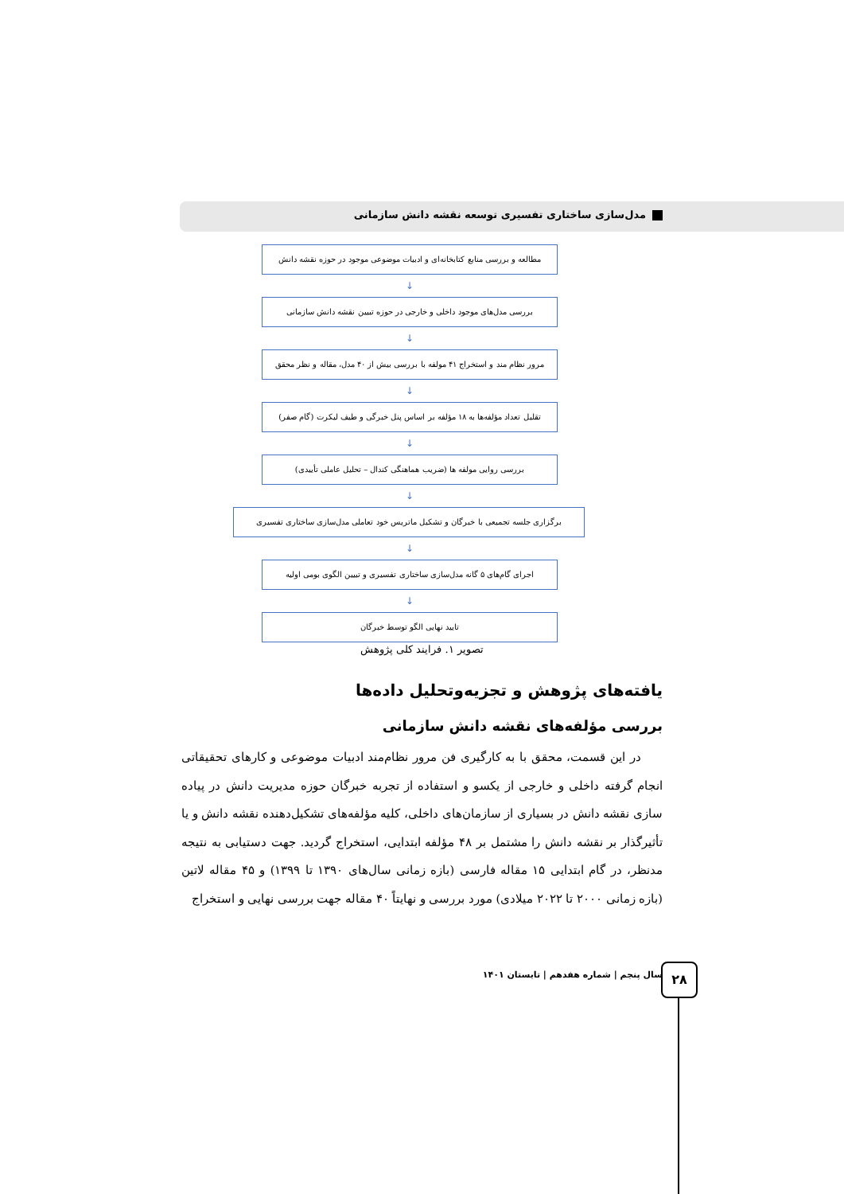مدل‌سازی ساختاری تفسیری توسعه نقشه دانش سازمانی
مطالعه و بررسی منابع کتابخانه‌ای و ادبیات موضوعی موجود در حوزه نقشه دانش
↓
بررسی مدل‌های موجود داخلی و خارجی در حوزه تبیین نقشه دانش سازمانی
↓
مرور نظام مند و استخراج ۴۱ مولفه با بررسی بیش از ۴۰ مدل، مقاله و نظر محقق
↓
تقلیل تعداد مؤلفه‌ها به ۱۸ مؤلفه بر اساس پنل خبرگی و طیف لیکرت (گام صفر)
↓
بررسی روایی مولفه ها (ضریب هماهنگی کندال – تحلیل عاملی تأییدی)
↓
برگزاری جلسه تجمیعی با خبرگان و تشکیل ماتریس خود تعاملی مدل‌سازی ساختاری تفسیری
↓
اجرای گام‌های ۵ گانه مدل‌سازی ساختاری تفسیری و تبیین الگوی بومی اولیه
↓
تایید نهایی الگو توسط خبرگان
تصویر ۱. فرایند کلی پژوهش
یافته‌های پژوهش و تجزیه‌وتحلیل داده‌ها
بررسی مؤلفه‌های نقشه دانش سازمانی
در این قسمت، محقق با به کارگیری فن مرور نظام‌مند ادبیات موضوعی و کارهای تحقیقاتی انجام گرفته داخلی و خارجی از یکسو و استفاده از تجربه خبرگان حوزه مدیریت دانش در پیاده سازی نقشه دانش در بسیاری از سازمان‌های داخلی، کلیه مؤلفه‌های تشکیل‌دهنده نقشه دانش و یا تأثیرگذار بر نقشه دانش را مشتمل بر ۴۸ مؤلفه ابتدایی، استخراج گردید. جهت دستیابی به نتیجه مدنظر، در گام ابتدایی ۱۵ مقاله فارسی (بازه زمانی سال‌های ۱۳۹۰ تا ۱۳۹۹) و ۴۵ مقاله لاتین (بازه زمانی ۲۰۰۰ تا ۲۰۲۲ میلادی) مورد بررسی و نهایتاً ۴۰ مقاله جهت بررسی نهایی و استخراج
سال پنجم | شماره هفدهم | تابستان ۱۴۰۱
۲۸